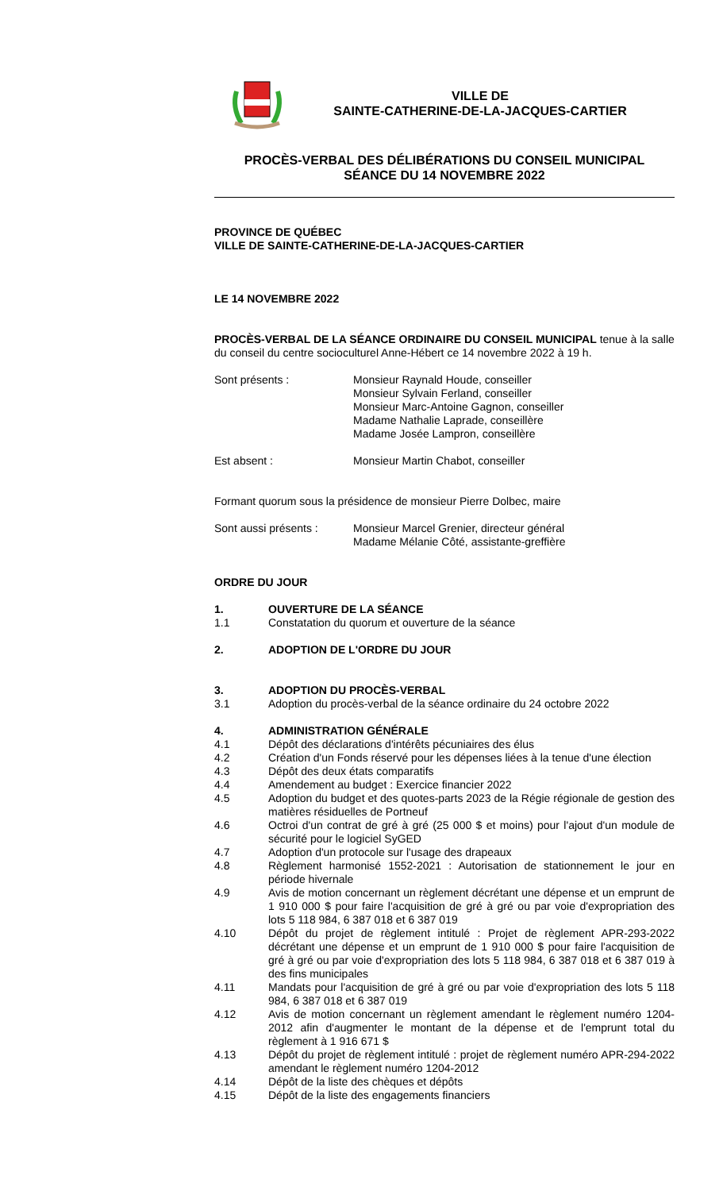VILLE DE
SAINTE-CATHERINE-DE-LA-JACQUES-CARTIER
PROCÈS-VERBAL DES DÉLIBÉRATIONS DU CONSEIL MUNICIPAL
SÉANCE DU 14 NOVEMBRE 2022
PROVINCE DE QUÉBEC
VILLE DE SAINTE-CATHERINE-DE-LA-JACQUES-CARTIER
LE 14 NOVEMBRE 2022
PROCÈS-VERBAL DE LA SÉANCE ORDINAIRE DU CONSEIL MUNICIPAL tenue à la salle du conseil du centre socioculturel Anne-Hébert ce 14 novembre 2022 à 19 h.
Sont présents : Monsieur Raynald Houde, conseiller
Monsieur Sylvain Ferland, conseiller
Monsieur Marc-Antoine Gagnon, conseiller
Madame Nathalie Laprade, conseillère
Madame Josée Lampron, conseillère
Est absent : Monsieur Martin Chabot, conseiller
Formant quorum sous la présidence de monsieur Pierre Dolbec, maire
Sont aussi présents :
Monsieur Marcel Grenier, directeur général
Madame Mélanie Côté, assistante-greffière
ORDRE DU JOUR
1. OUVERTURE DE LA SÉANCE
1.1 Constatation du quorum et ouverture de la séance
2. ADOPTION DE L'ORDRE DU JOUR
3. ADOPTION DU PROCÈS-VERBAL
3.1 Adoption du procès-verbal de la séance ordinaire du 24 octobre 2022
4. ADMINISTRATION GÉNÉRALE
4.1 Dépôt des déclarations d'intérêts pécuniaires des élus
4.2 Création d'un Fonds réservé pour les dépenses liées à la tenue d'une élection
4.3 Dépôt des deux états comparatifs
4.4 Amendement au budget : Exercice financier 2022
4.5 Adoption du budget et des quotes-parts 2023 de la Régie régionale de gestion des matières résiduelles de Portneuf
4.6 Octroi d'un contrat de gré à gré (25 000 $ et moins) pour l'ajout d'un module de sécurité pour le logiciel SyGED
4.7 Adoption d'un protocole sur l'usage des drapeaux
4.8 Règlement harmonisé 1552-2021 : Autorisation de stationnement le jour en période hivernale
4.9 Avis de motion concernant un règlement décrétant une dépense et un emprunt de 1 910 000 $ pour faire l'acquisition de gré à gré ou par voie d'expropriation des lots 5 118 984, 6 387 018 et 6 387 019
4.10 Dépôt du projet de règlement intitulé : Projet de règlement APR-293-2022 décrétant une dépense et un emprunt de 1 910 000 $ pour faire l'acquisition de gré à gré ou par voie d'expropriation des lots 5 118 984, 6 387 018 et 6 387 019 à des fins municipales
4.11 Mandats pour l'acquisition de gré à gré ou par voie d'expropriation des lots 5 118 984, 6 387 018 et 6 387 019
4.12 Avis de motion concernant un règlement amendant le règlement numéro 1204-2012 afin d'augmenter le montant de la dépense et de l'emprunt total du règlement à 1 916 671 $
4.13 Dépôt du projet de règlement intitulé : projet de règlement numéro APR-294-2022 amendant le règlement numéro 1204-2012
4.14 Dépôt de la liste des chèques et dépôts
4.15 Dépôt de la liste des engagements financiers